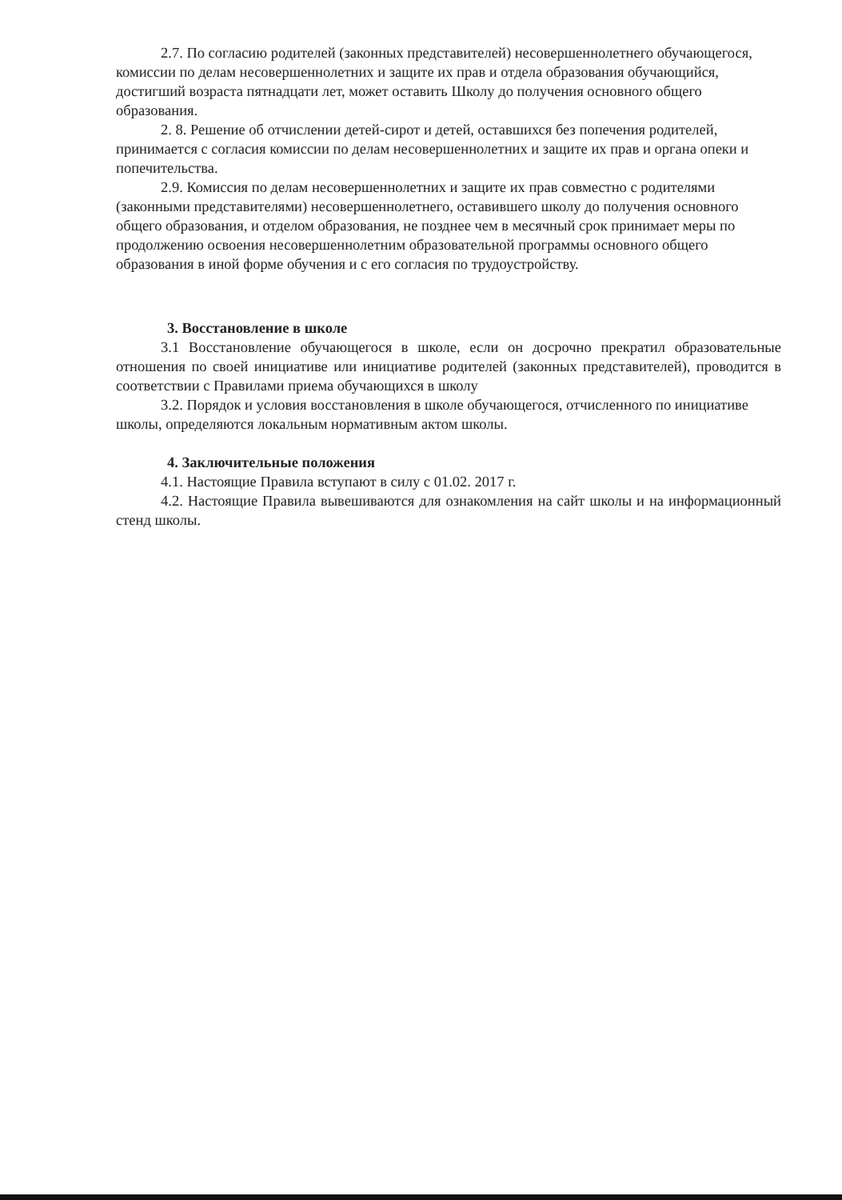2.7. По согласию родителей (законных представителей) несовершеннолетнего обучающегося, комиссии по делам несовершеннолетних и защите их прав и отдела образования обучающийся, достигший возраста пятнадцати лет, может оставить Школу до получения основного общего образования.
2. 8. Решение об отчислении детей-сирот и детей, оставшихся без попечения родителей, принимается с согласия комиссии по делам несовершеннолетних и защите их прав и органа опеки и попечительства.
2.9. Комиссия по делам несовершеннолетних и защите их прав совместно с родителями (законными представителями) несовершеннолетнего, оставившего школу до получения основного общего образования, и отделом образования, не позднее чем в месячный срок принимает меры по продолжению освоения несовершеннолетним образовательной программы основного общего образования в иной форме обучения и с его согласия по трудоустройству.
3. Восстановление в школе
3.1 Восстановление обучающегося в школе, если он досрочно прекратил образовательные отношения по своей инициативе или инициативе родителей (законных представителей), проводится в соответствии с Правилами приема обучающихся в школу
3.2. Порядок и условия восстановления в школе обучающегося, отчисленного по инициативе школы, определяются локальным нормативным актом школы.
4. Заключительные положения
4.1. Настоящие Правила вступают в силу с 01.02. 2017 г.
4.2. Настоящие Правила вывешиваются для ознакомления на сайт школы и на информационный стенд школы.